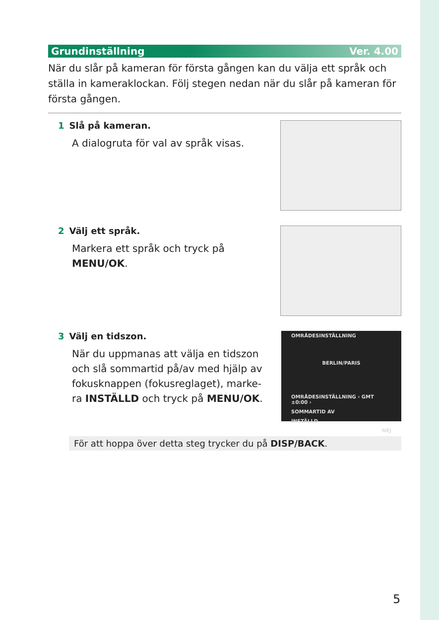Grundinställning Ver. 4.00
När du slår på kameran för första gången kan du välja ett språk och ställa in kameraklockan. Följ stegen nedan när du slår på kameran för första gången.
1 Slå på kameran.
A dialogruta för val av språk visas.
2 Välj ett språk.
Markera ett språk och tryck på
MENU/OK.
3 Välj en tidszon.
När du uppmanas att välja en tidszon
och slå sommartid på/av med hjälp av
fokusknappen (fokusreglaget), marke-
ra INSTÄLLD och tryck på MENU/OK.
OMRÅDESINSTÄLLNING
BERLIN/PARIS
OMRÅDESINSTÄLLNING ‹ GMT ±0:00 ›
SOMMARTID AV
INSTÄLLD
NEJ
För att hoppa över detta steg trycker du på DISP/BACK.
5